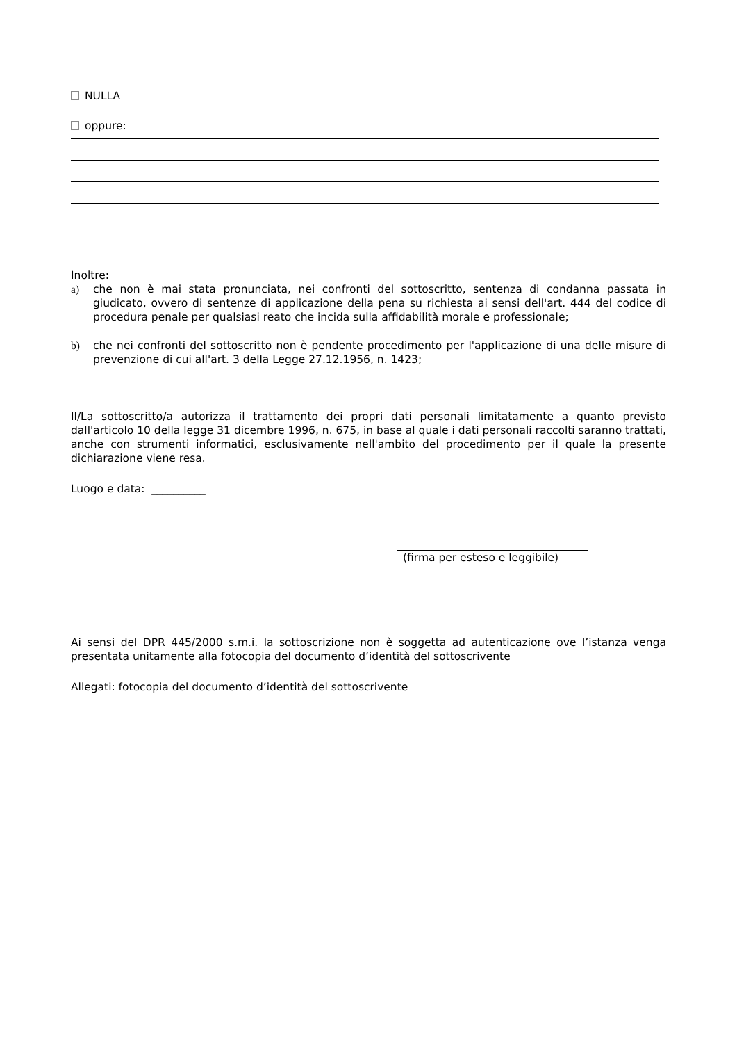NULLA
oppure:
Inoltre:
a) che non è mai stata pronunciata, nei confronti del sottoscritto, sentenza di condanna passata in giudicato, ovvero di sentenze di applicazione della pena su richiesta ai sensi dell'art. 444 del codice di procedura penale per qualsiasi reato che incida sulla affidabilità morale e professionale;
b) che nei confronti del sottoscritto non è pendente procedimento per l'applicazione di una delle misure di prevenzione di cui all'art. 3 della Legge 27.12.1956, n. 1423;
Il/La sottoscritto/a autorizza il trattamento dei propri dati personali limitatamente a quanto previsto dall'articolo 10 della legge 31 dicembre 1996, n. 675, in base al quale i dati personali raccolti saranno trattati, anche con strumenti informatici, esclusivamente nell'ambito del procedimento per il quale la presente dichiarazione viene resa.
Luogo e data: __________
(firma per esteso e leggibile)
Ai sensi del DPR 445/2000 s.m.i. la sottoscrizione non è soggetta ad autenticazione ove l’istanza venga presentata unitamente alla fotocopia del documento d’identità del sottoscrivente
Allegati: fotocopia del documento d’identità del sottoscrivente